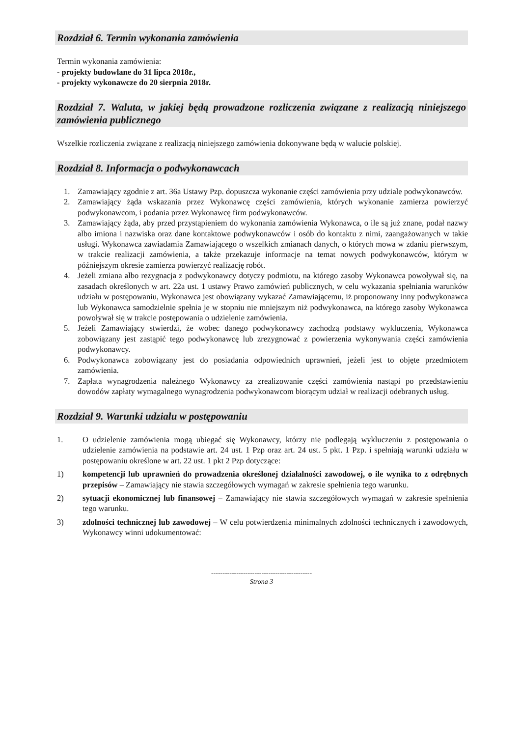Rozdział 6. Termin wykonania zamówienia
Termin wykonania zamówienia:
- projekty budowlane do 31 lipca 2018r.,
- projekty wykonawcze do 20 sierpnia 2018r.
Rozdział 7. Waluta, w jakiej będą prowadzone rozliczenia związane z realizacją niniejszego zamówienia publicznego
Wszelkie rozliczenia związane z realizacją niniejszego zamówienia dokonywane będą w walucie polskiej.
Rozdział 8. Informacja o podwykonawcach
1. Zamawiający zgodnie z art. 36a Ustawy Pzp. dopuszcza wykonanie części zamówienia przy udziale podwykonawców.
2. Zamawiający żąda wskazania przez Wykonawcę części zamówienia, których wykonanie zamierza powierzyć podwykonawcom, i podania przez Wykonawcę firm podwykonawców.
3. Zamawiający żąda, aby przed przystąpieniem do wykonania zamówienia Wykonawca, o ile są już znane, podał nazwy albo imiona i nazwiska oraz dane kontaktowe podwykonawców i osób do kontaktu z nimi, zaangażowanych w takie usługi. Wykonawca zawiadamia Zamawiającego o wszelkich zmianach danych, o których mowa w zdaniu pierwszym, w trakcie realizacji zamówienia, a także przekazuje informacje na temat nowych podwykonawców, którym w późniejszym okresie zamierza powierzyć realizację robót.
4. Jeżeli zmiana albo rezygnacja z podwykonawcy dotyczy podmiotu, na którego zasoby Wykonawca powoływał się, na zasadach określonych w art. 22a ust. 1 ustawy Prawo zamówień publicznych, w celu wykazania spełniania warunków udziału w postępowaniu, Wykonawca jest obowiązany wykazać Zamawiającemu, iż proponowany inny podwykonawca lub Wykonawca samodzielnie spełnia je w stopniu nie mniejszym niż podwykonawca, na którego zasoby Wykonawca powoływał się w trakcie postępowania o udzielenie zamówienia.
5. Jeżeli Zamawiający stwierdzi, że wobec danego podwykonawcy zachodzą podstawy wykluczenia, Wykonawca zobowiązany jest zastąpić tego podwykonawcę lub zrezygnować z powierzenia wykonywania części zamówienia podwykonawcy.
6. Podwykonawca zobowiązany jest do posiadania odpowiednich uprawnień, jeżeli jest to objęte przedmiotem zamówienia.
7. Zapłata wynagrodzenia należnego Wykonawcy za zrealizowanie części zamówienia nastąpi po przedstawieniu dowodów zapłaty wymagalnego wynagrodzenia podwykonawcom biorącym udział w realizacji odebranych usług.
Rozdział 9. Warunki udziału w postępowaniu
1. O udzielenie zamówienia mogą ubiegać się Wykonawcy, którzy nie podlegają wykluczeniu z postępowania o udzielenie zamówienia na podstawie art. 24 ust. 1 Pzp oraz art. 24 ust. 5 pkt. 1 Pzp. i spełniają warunki udziału w postępowaniu określone w art. 22 ust. 1 pkt 2 Pzp dotyczące:
1) kompetencji lub uprawnień do prowadzenia określonej działalności zawodowej, o ile wynika to z odrębnych przepisów – Zamawiający nie stawia szczegółowych wymagań w zakresie spełnienia tego warunku.
2) sytuacji ekonomicznej lub finansowej – Zamawiający nie stawia szczegółowych wymagań w zakresie spełnienia tego warunku.
3) zdolności technicznej lub zawodowej – W celu potwierdzenia minimalnych zdolności technicznych i zawodowych, Wykonawcy winni udokumentować:
--------------------------------------------
Strona 3